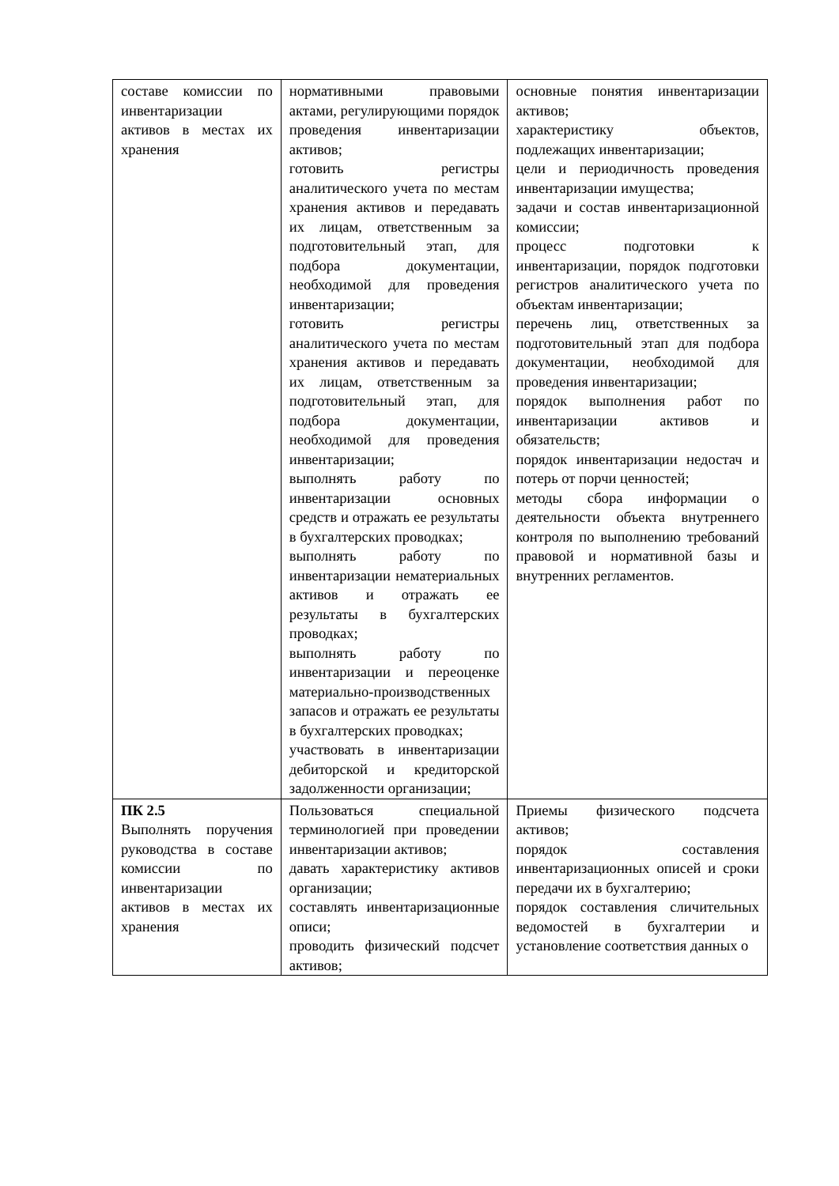| составе комиссии по инвентаризации активов в местах их хранения | нормативными правовыми актами, регулирующими порядок проведения инвентаризации активов; готовить регистры аналитического учета по местам хранения активов и передавать их лицам, ответственным за подготовительный этап, для подбора документации, необходимой для проведения инвентаризации; готовить регистры аналитического учета по местам хранения активов и передавать их лицам, ответственным за подготовительный этап, для подбора документации, необходимой для проведения инвентаризации; выполнять работу по инвентаризации основных средств и отражать ее результаты в бухгалтерских проводках; выполнять работу по инвентаризации нематериальных активов и отражать ее результаты в бухгалтерских проводках; выполнять работу по инвентаризации и переоценке материально-производственных запасов и отражать ее результаты в бухгалтерских проводках; участвовать в инвентаризации дебиторской и кредиторской задолженности организации; | основные понятия инвентаризации активов; характеристику объектов, подлежащих инвентаризации; цели и периодичность проведения инвентаризации имущества; задачи и состав инвентаризационной комиссии; процесс подготовки к инвентаризации, порядок подготовки регистров аналитического учета по объектам инвентаризации; перечень лиц, ответственных за подготовительный этап для подбора документации, необходимой для проведения инвентаризации; порядок выполнения работ по инвентаризации активов и обязательств; порядок инвентаризации недостач и потерь от порчи ценностей; методы сбора информации о деятельности объекта внутреннего контроля по выполнению требований правовой и нормативной базы и внутренних регламентов. |
| ПК 2.5 Выполнять поручения руководства в составе комиссии по инвентаризации активов в местах их хранения | Пользоваться специальной терминологией при проведении инвентаризации активов; давать характеристику активов организации; составлять инвентаризационные описи; проводить физический подсчет активов; | Приемы физического подсчета активов; порядок составления инвентаризационных описей и сроки передачи их в бухгалтерию; порядок составления сличительных ведомостей в бухгалтерии и установление соответствия данных о |